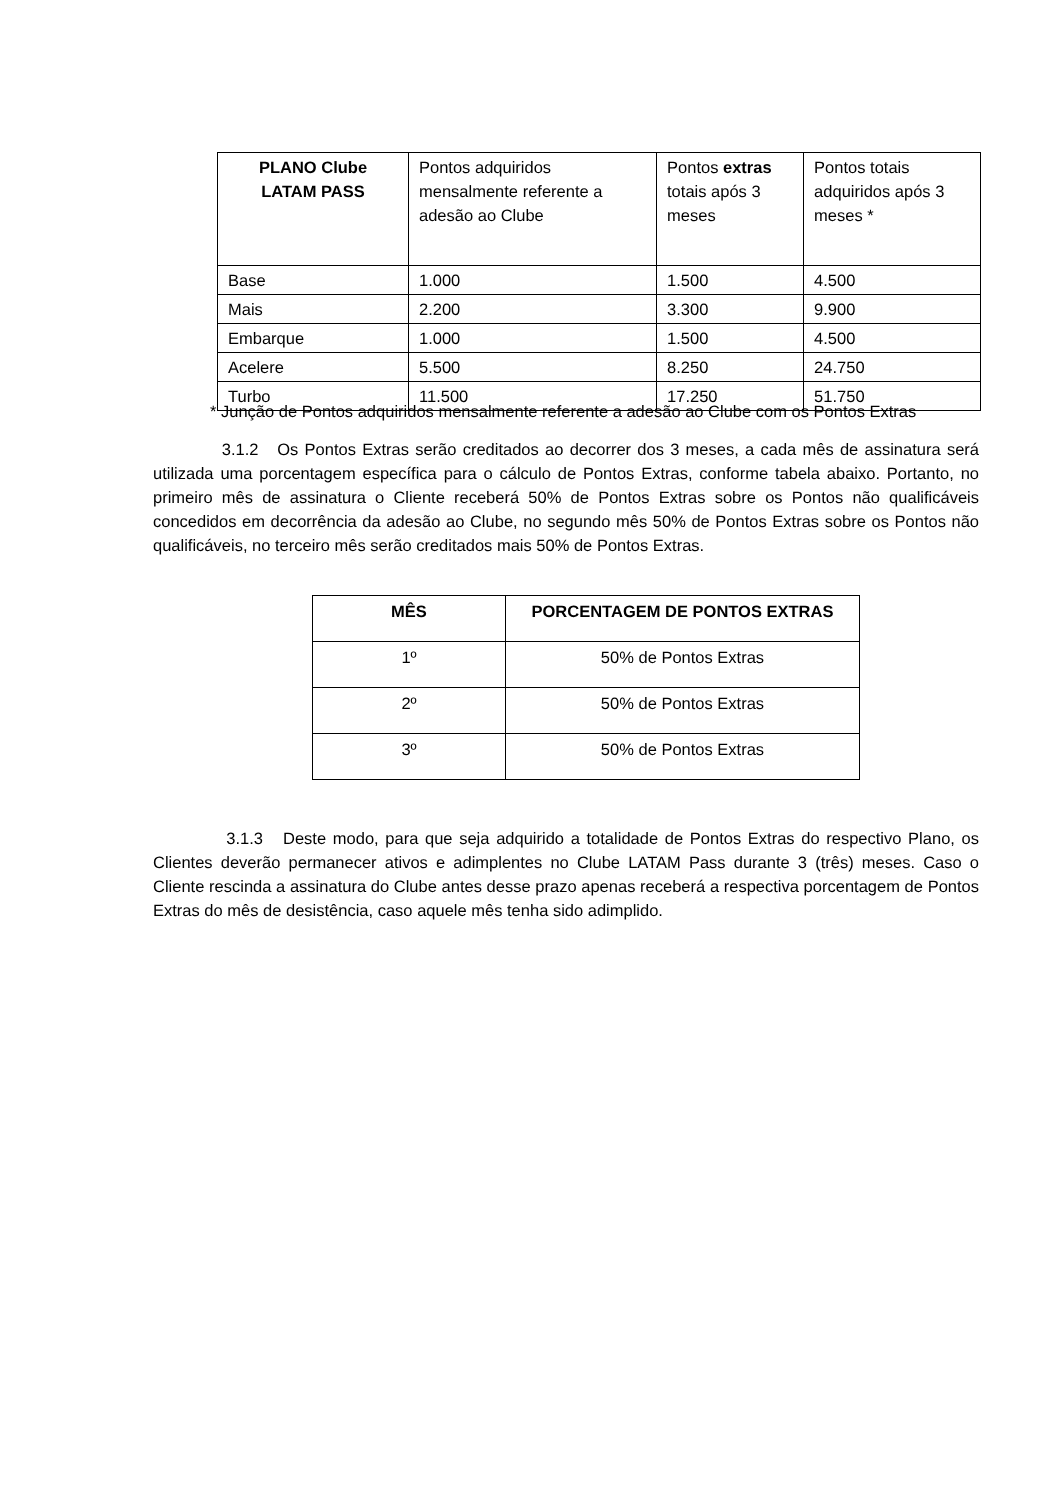| PLANO Clube LATAM PASS | Pontos adquiridos mensalmente referente a adesão ao Clube | Pontos extras totais após 3 meses | Pontos totais adquiridos após 3 meses * |
| --- | --- | --- | --- |
| Base | 1.000 | 1.500 | 4.500 |
| Mais | 2.200 | 3.300 | 9.900 |
| Embarque | 1.000 | 1.500 | 4.500 |
| Acelere | 5.500 | 8.250 | 24.750 |
| Turbo | 11.500 | 17.250 | 51.750 |
* Junção de Pontos adquiridos mensalmente referente a adesão ao Clube com os Pontos Extras
3.1.2 Os Pontos Extras serão creditados ao decorrer dos 3 meses, a cada mês de assinatura será utilizada uma porcentagem específica para o cálculo de Pontos Extras, conforme tabela abaixo. Portanto, no primeiro mês de assinatura o Cliente receberá 50% de Pontos Extras sobre os Pontos não qualificáveis concedidos em decorrência da adesão ao Clube, no segundo mês 50% de Pontos Extras sobre os Pontos não qualificáveis, no terceiro mês serão creditados mais 50% de Pontos Extras.
| MÊS | PORCENTAGEM DE PONTOS EXTRAS |
| --- | --- |
| 1º | 50% de Pontos Extras |
| 2º | 50% de Pontos Extras |
| 3º | 50% de Pontos Extras |
3.1.3 Deste modo, para que seja adquirido a totalidade de Pontos Extras do respectivo Plano, os Clientes deverão permanecer ativos e adimplentes no Clube LATAM Pass durante 3 (três) meses. Caso o Cliente rescinda a assinatura do Clube antes desse prazo apenas receberá a respectiva porcentagem de Pontos Extras do mês de desistência, caso aquele mês tenha sido adimplido.